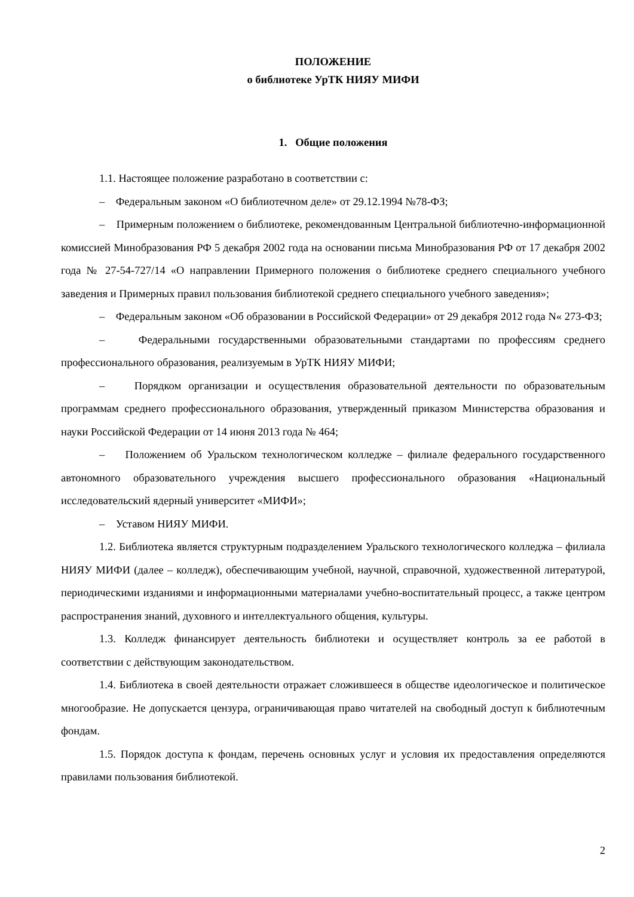ПОЛОЖЕНИЕ
о библиотеке УрТК НИЯУ МИФИ
1. Общие положения
1.1. Настоящее положение разработано в соответствии с:
– Федеральным законом «О библиотечном деле» от 29.12.1994 №78-ФЗ;
– Примерным положением о библиотеке, рекомендованным Центральной библиотечно-информационной комиссией Минобразования РФ 5 декабря 2002 года на основании письма Минобразования РФ от 17 декабря 2002 года № 27-54-727/14 «О направлении Примерного положения о библиотеке среднего специального учебного заведения и Примерных правил пользования библиотекой среднего специального учебного заведения»;
– Федеральным законом «Об образовании в Российской Федерации» от 29 декабря 2012 года N« 273-ФЗ;
– Федеральными государственными образовательными стандартами по профессиям среднего профессионального образования, реализуемым в УрТК НИЯУ МИФИ;
– Порядком организации и осуществления образовательной деятельности по образовательным программам среднего профессионального образования, утвержденный приказом Министерства образования и науки Российской Федерации от 14 июня 2013 года № 464;
– Положением об Уральском технологическом колледже – филиале федерального государственного автономного образовательного учреждения высшего профессионального образования «Национальный исследовательский ядерный университет «МИФИ»;
– Уставом НИЯУ МИФИ.
1.2. Библиотека является структурным подразделением Уральского технологического колледжа – филиала НИЯУ МИФИ (далее – колледж), обеспечивающим учебной, научной, справочной, художественной литературой, периодическими изданиями и информационными материалами учебно-воспитательный процесс, а также центром распространения знаний, духовного и интеллектуального общения, культуры.
1.3. Колледж финансирует деятельность библиотеки и осуществляет контроль за ее работой в соответствии с действующим законодательством.
1.4. Библиотека в своей деятельности отражает сложившееся в обществе идеологическое и политическое многообразие. Не допускается цензура, ограничивающая право читателей на свободный доступ к библиотечным фондам.
1.5. Порядок доступа к фондам, перечень основных услуг и условия их предоставления определяются правилами пользования библиотекой.
2